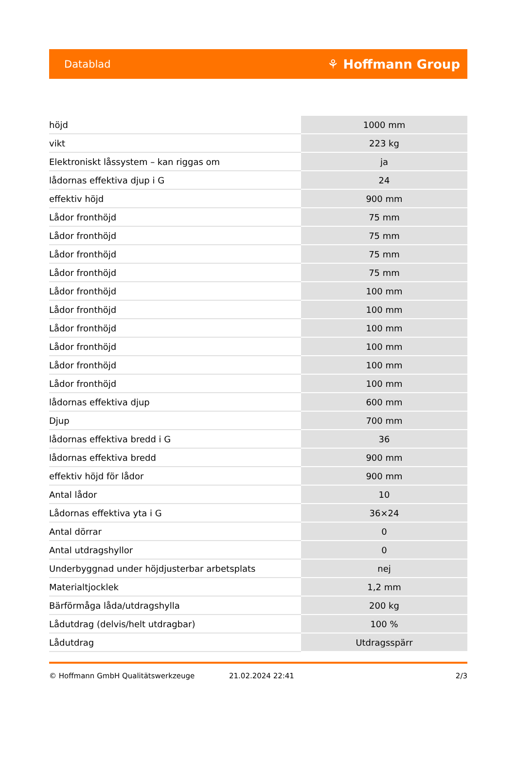Datablad ⚘ Hoffmann Group
| höjd | 1000 mm |
| vikt | 223 kg |
| Elektroniskt låssystem – kan riggas om | ja |
| lådornas effektiva djup i G | 24 |
| effektiv höjd | 900 mm |
| Lådor fronthöjd | 75 mm |
| Lådor fronthöjd | 75 mm |
| Lådor fronthöjd | 75 mm |
| Lådor fronthöjd | 75 mm |
| Lådor fronthöjd | 100 mm |
| Lådor fronthöjd | 100 mm |
| Lådor fronthöjd | 100 mm |
| Lådor fronthöjd | 100 mm |
| Lådor fronthöjd | 100 mm |
| Lådor fronthöjd | 100 mm |
| lådornas effektiva djup | 600 mm |
| Djup | 700 mm |
| lådornas effektiva bredd i G | 36 |
| lådornas effektiva bredd | 900 mm |
| effektiv höjd för lådor | 900 mm |
| Antal lådor | 10 |
| Lådornas effektiva yta i G | 36×24 |
| Antal dörrar | 0 |
| Antal utdragshyllor | 0 |
| Underbyggnad under höjdjusterbar arbetsplats | nej |
| Materialtjocklek | 1,2 mm |
| Bärförmåga låda/utdragshylla | 200 kg |
| Lådutdrag (delvis/helt utdragbar) | 100 % |
| Lådutdrag | Utdragsspärr |
© Hoffmann GmbH Qualitätswerkzeuge 21.02.2024 22:41 2/3